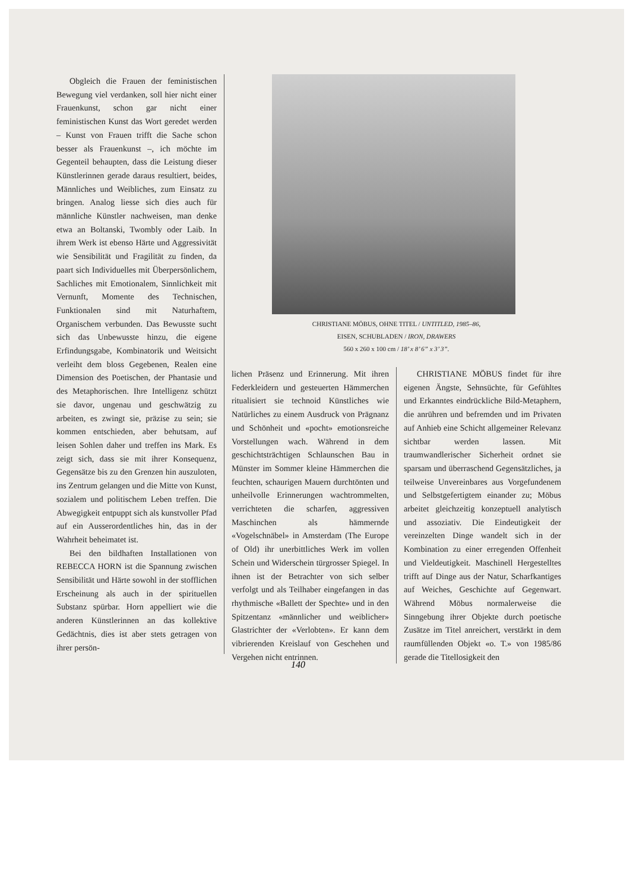Obgleich die Frauen der feministischen Bewegung viel verdanken, soll hier nicht einer Frauenkunst, schon gar nicht einer feministischen Kunst das Wort geredet werden – Kunst von Frauen trifft die Sache schon besser als Frauenkunst –, ich möchte im Gegenteil behaupten, dass die Leistung dieser Künstlerinnen gerade daraus resultiert, beides, Männliches und Weibliches, zum Einsatz zu bringen. Analog liesse sich dies auch für männliche Künstler nachweisen, man denke etwa an Boltanski, Twombly oder Laib. In ihrem Werk ist ebenso Härte und Aggressivität wie Sensibilität und Fragilität zu finden, da paart sich Individuelles mit Überpersönlichem, Sachliches mit Emotionalem, Sinnlichkeit mit Vernunft, Momente des Technischen, Funktionalen sind mit Naturhaftem, Organischem verbunden. Das Bewusste sucht sich das Unbewusste hinzu, die eigene Erfindungsgabe, Kombinatorik und Weitsicht verleiht dem bloss Gegebenen, Realen eine Dimension des Poetischen, der Phantasie und des Metaphorischen. Ihre Intelligenz schützt sie davor, ungenau und geschwätzig zu arbeiten, es zwingt sie, präzise zu sein; sie kommen entschieden, aber behutsam, auf leisen Sohlen daher und treffen ins Mark. Es zeigt sich, dass sie mit ihrer Konsequenz, Gegensätze bis zu den Grenzen hin auszuloten, ins Zentrum gelangen und die Mitte von Kunst, sozialem und politischem Leben treffen. Die Abwegigkeit entpuppt sich als kunstvoller Pfad auf ein Ausserordentliches hin, das in der Wahrheit beheimatet ist.
Bei den bildhaften Installationen von REBECCA HORN ist die Spannung zwischen Sensibilität und Härte sowohl in der stofflichen Erscheinung als auch in der spirituellen Substanz spürbar. Horn appelliert wie die anderen Künstlerinnen an das kollektive Gedächtnis, dies ist aber stets getragen von ihrer persön-
CHRISTIANE MÖBUS, OHNE TITEL / UNTITLED, 1985–86,
EISEN, SCHUBLADEN / IRON, DRAWERS
560 x 260 x 100 cm / 18’ x 8’ 6” x 3’ 3”.
lichen Präsenz und Erinnerung. Mit ihren Federkleidern und gesteuerten Hämmerchen ritualisiert sie technoid Künstliches wie Natürliches zu einem Ausdruck von Prägnanz und Schönheit und «pocht» emotionsreiche Vorstellungen wach. Während in dem geschichtsträchtigen Schlaunschen Bau in Münster im Sommer kleine Hämmerchen die feuchten, schaurigen Mauern durchtönten und unheilvolle Erinnerungen wachtrommelten, verrichteten die scharfen, aggressiven Maschinchen als hämmernde «Vogelschnäbel» in Amsterdam (The Europe of Old) ihr unerbittliches Werk im vollen Schein und Widerschein türgrosser Spiegel. In ihnen ist der Betrachter von sich selber verfolgt und als Teilhaber eingefangen in das rhythmische «Ballett der Spechte» und in den Spitzentanz «männlicher und weiblicher» Glastrichter der «Verlobten». Er kann dem vibrierenden Kreislauf von Geschehen und Vergehen nicht entrinnen.
CHRISTIANE MÖBUS findet für ihre eigenen Ängste, Sehnsüchte, für Gefühltes und Erkanntes eindrückliche Bild-Metaphern, die anrühren und befremden und im Privaten auf Anhieb eine Schicht allgemeiner Relevanz sichtbar werden lassen. Mit traumwandlerischer Sicherheit ordnet sie sparsam und überraschend Gegensätzliches, ja teilweise Unvereinbares aus Vorgefundenem und Selbstgefertigtem einander zu; Möbus arbeitet gleichzeitig konzeptuell analytisch und assoziativ. Die Eindeutigkeit der vereinzelten Dinge wandelt sich in der Kombination zu einer erregenden Offenheit und Vieldeutigkeit. Maschinell Hergestelltes trifft auf Dinge aus der Natur, Scharfkantiges auf Weiches, Geschichte auf Gegenwart. Während Möbus normalerweise die Sinngebung ihrer Objekte durch poetische Zusätze im Titel anreichert, verstärkt in dem raumfüllenden Objekt «o. T.» von 1985/86 gerade die Titellosigkeit den
140